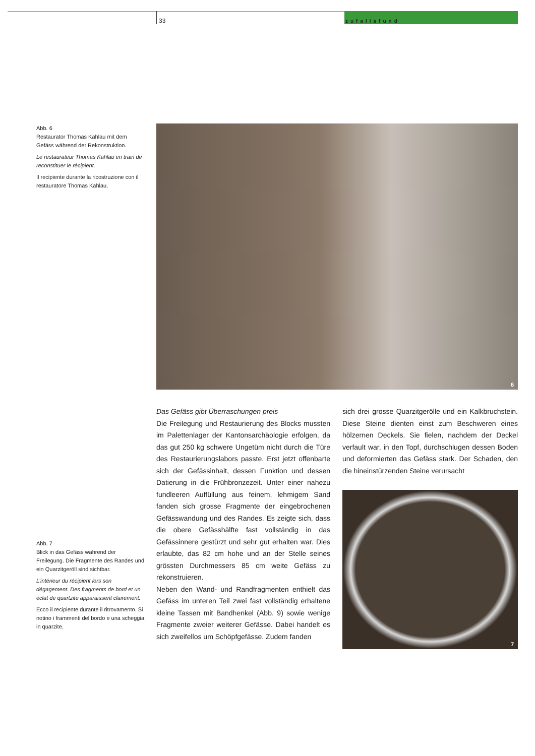33
zufallsfund
Abb. 6
Restaurator Thomas Kahlau mit dem Gefäss während der Rekonstruktion.
Le restaurateur Thomas Kahlau en train de reconstituer le récipient.
Il recipiente durante la ricostruzione con il restauratore Thomas Kahlau.
6
Das Gefäss gibt Überraschungen preis
Die Freilegung und Restaurierung des Blocks mussten im Palettenlager der Kantonsarchäologie erfolgen, da das gut 250 kg schwere Ungetüm nicht durch die Türe des Restaurierungslabors passte. Erst jetzt offenbarte sich der Gefässinhalt, dessen Funktion und dessen Datierung in die Frühbronzezeit. Unter einer nahezu fundleeren Auffüllung aus feinem, lehmigem Sand fanden sich grosse Fragmente der eingebrochenen Gefässwandung und des Randes. Es zeigte sich, dass die obere Gefässhälfte fast vollständig in das Gefässinnere gestürzt und sehr gut erhalten war. Dies erlaubte, das 82 cm hohe und an der Stelle seines grössten Durchmessers 85 cm weite Gefäss zu rekonstruieren.
Neben den Wand- und Randfragmenten enthielt das Gefäss im unteren Teil zwei fast vollständig erhaltene kleine Tassen mit Bandhenkel (Abb. 9) sowie wenige Fragmente zweier weiterer Gefässe. Dabei handelt es sich zweifellos um Schöpfgefässe. Zudem fanden
sich drei grosse Quarzitgerölle und ein Kalkbruchstein. Diese Steine dienten einst zum Beschweren eines hölzernen Deckels. Sie fielen, nachdem der Deckel verfault war, in den Topf, durchschlugen dessen Boden und deformierten das Gefäss stark. Der Schaden, den die hineinstürzenden Steine verursacht
Abb. 7
Blick in das Gefäss während der Freilegung. Die Fragmente des Randes und ein Quarzitgeröll sind sichtbar.
L’intérieur du récipient lors son dégagement. Des fragments de bord et un éclat de quartzite apparaissent clairement.
Ecco il recipiente durante il ritrovamento. Si notino i frammenti del bordo e una scheggia in quarzite.
7